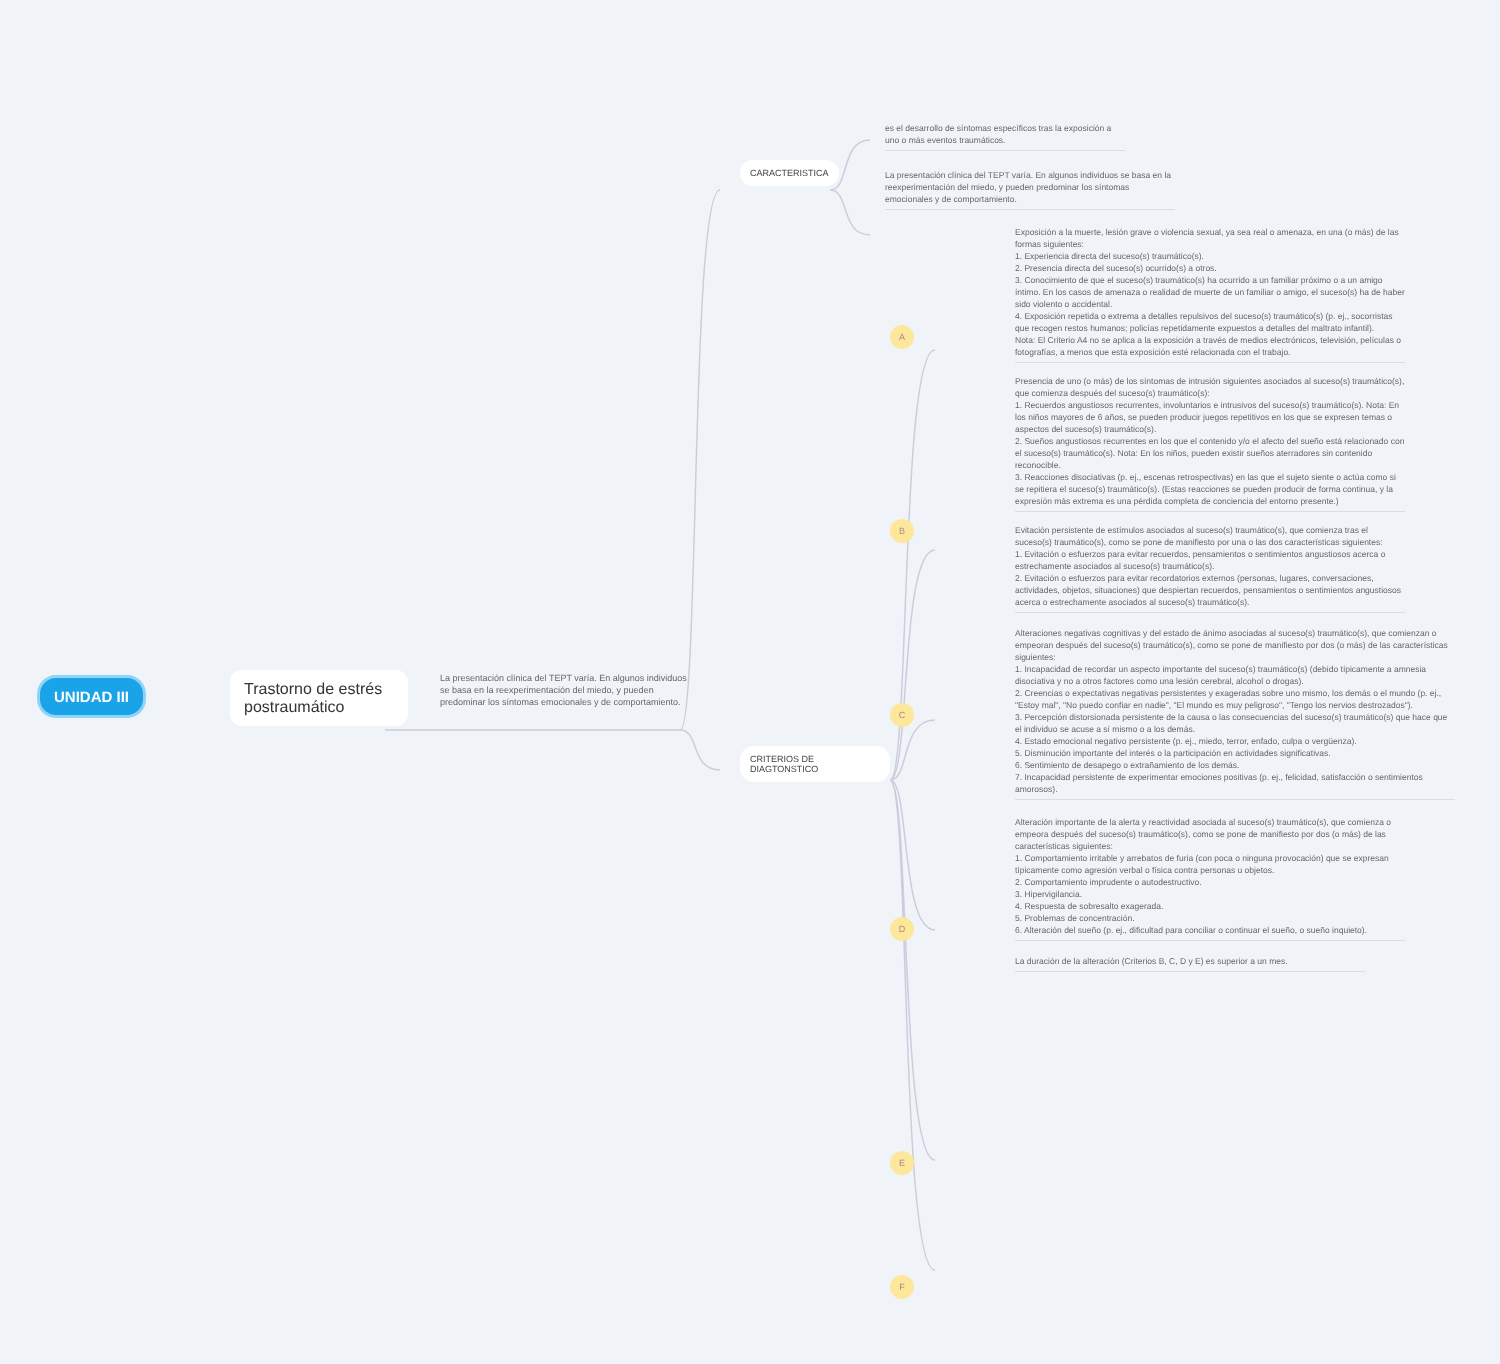UNIDAD III
Trastorno de estrés postraumático
La presentación clínica del TEPT varía. En algunos individuos se basa en la reexperimentación del miedo, y pueden predominar los síntomas emocionales y de comportamiento.
CARACTERISTICA
CRITERIOS DE DIAGTONSTICO
A
B
C
D
E
F
es el desarrollo de síntomas específicos tras la exposición a uno o más eventos traumáticos.
La presentación clínica del TEPT varía. En algunos individuos se basa en la reexperimentación del miedo, y pueden predominar los síntomas emocionales y de comportamiento.
Exposición a la muerte, lesión grave o violencia sexual, ya sea real o amenaza, en una (o más) de las formas siguientes:
1. Experiencia directa del suceso(s) traumático(s).
2. Presencia directa del suceso(s) ocurrido(s) a otros.
3. Conocimiento de que el suceso(s) traumático(s) ha ocurrido a un familiar próximo o a un amigo íntimo. En los casos de amenaza o realidad de muerte de un familiar o amigo, el suceso(s) ha de haber sido violento o accidental.
4. Exposición repetida o extrema a detalles repulsivos del suceso(s) traumático(s) (p. ej., socorristas que recogen restos humanos; policías repetidamente expuestos a detalles del maltrato infantil).
Nota: El Criterio A4 no se aplica a la exposición a través de medios electrónicos, televisión, películas o fotografías, a menos que esta exposición esté relacionada con el trabajo.
Presencia de uno (o más) de los síntomas de intrusión siguientes asociados al suceso(s) traumático(s), que comienza después del suceso(s) traumático(s):
1. Recuerdos angustiosos recurrentes, involuntarios e intrusivos del suceso(s) traumático(s). Nota: En los niños mayores de 6 años, se pueden producir juegos repetitivos en los que se expresen temas o aspectos del suceso(s) traumático(s).
2. Sueños angustiosos recurrentes en los que el contenido y/o el afecto del sueño está relacionado con el suceso(s) traumático(s). Nota: En los niños, pueden existir sueños aterradores sin contenido reconocible.
3. Reacciones disociativas (p. ej., escenas retrospectivas) en las que el sujeto siente o actúa como si se repitiera el suceso(s) traumático(s). (Estas reacciones se pueden producir de forma continua, y la expresión más extrema es una pérdida completa de conciencia del entorno presente.)
Evitación persistente de estímulos asociados al suceso(s) traumático(s), que comienza tras el suceso(s) traumático(s), como se pone de manifiesto por una o las dos características siguientes:
1. Evitación o esfuerzos para evitar recuerdos, pensamientos o sentimientos angustiosos acerca o estrechamente asociados al suceso(s) traumático(s).
2. Evitación o esfuerzos para evitar recordatorios externos (personas, lugares, conversaciones, actividades, objetos, situaciones) que despiertan recuerdos, pensamientos o sentimientos angustiosos acerca o estrechamente asociados al suceso(s) traumático(s).
Alteraciones negativas cognitivas y del estado de ánimo asociadas al suceso(s) traumático(s), que comienzan o empeoran después del suceso(s) traumático(s), como se pone de manifiesto por dos (o más) de las características siguientes:
1. Incapacidad de recordar un aspecto importante del suceso(s) traumático(s) (debido típicamente a amnesia disociativa y no a otros factores como una lesión cerebral, alcohol o drogas).
2. Creencias o expectativas negativas persistentes y exageradas sobre uno mismo, los demás o el mundo (p. ej., "Estoy mal", "No puedo confiar en nadie", "El mundo es muy peligroso", "Tengo los nervios destrozados").
3. Percepción distorsionada persistente de la causa o las consecuencias del suceso(s) traumático(s) que hace que el individuo se acuse a sí mismo o a los demás.
4. Estado emocional negativo persistente (p. ej., miedo, terror, enfado, culpa o vergüenza).
5. Disminución importante del interés o la participación en actividades significativas.
6. Sentimiento de desapego o extrañamiento de los demás.
7. Incapacidad persistente de experimentar emociones positivas (p. ej., felicidad, satisfacción o sentimientos amorosos).
Alteración importante de la alerta y reactividad asociada al suceso(s) traumático(s), que comienza o empeora después del suceso(s) traumático(s), como se pone de manifiesto por dos (o más) de las características siguientes:
1. Comportamiento irritable y arrebatos de furia (con poca o ninguna provocación) que se expresan típicamente como agresión verbal o física contra personas u objetos.
2. Comportamiento imprudente o autodestructivo.
3. Hipervigilancia.
4. Respuesta de sobresalto exagerada.
5. Problemas de concentración.
6. Alteración del sueño (p. ej., dificultad para conciliar o continuar el sueño, o sueño inquieto).
La duración de la alteración (Criterios B, C, D y E) es superior a un mes.